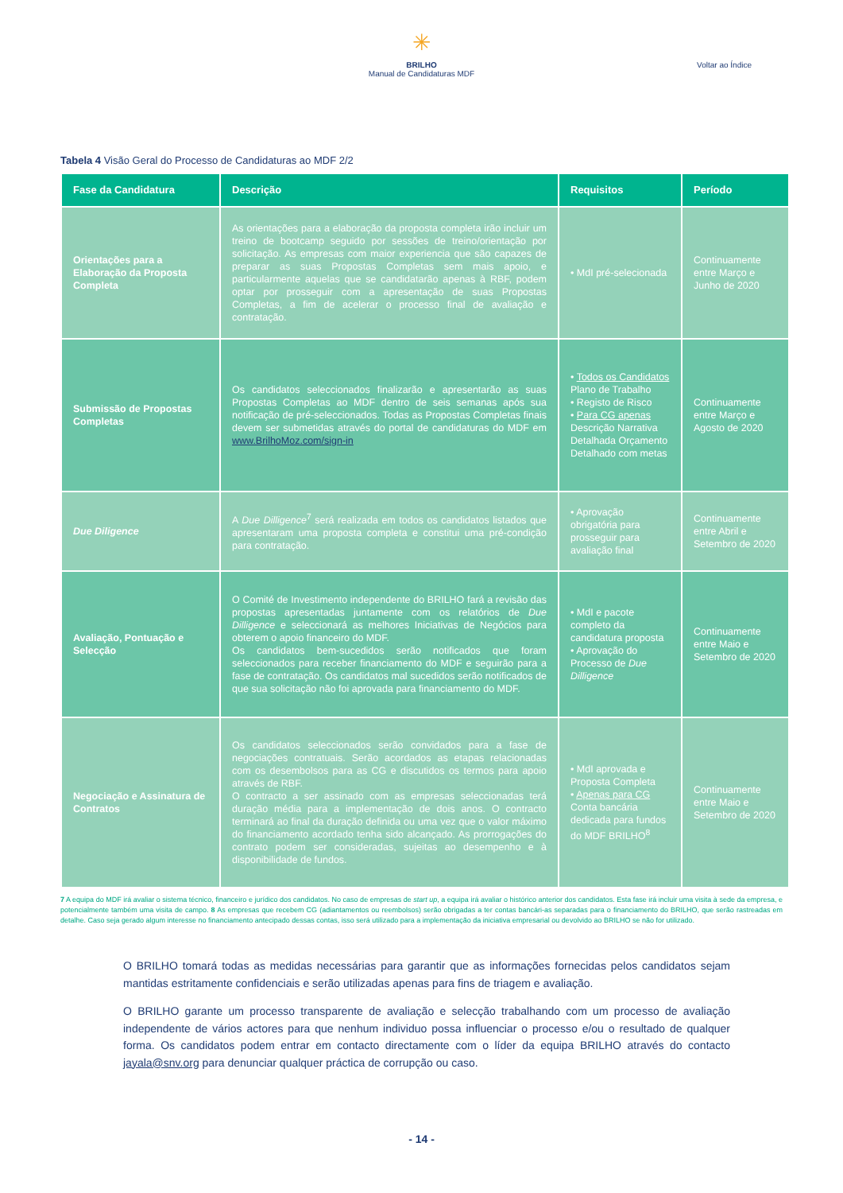✳
BRILHO
Manual de Candidaturas MDF
Voltar ao Índice
Tabela 4 Visão Geral do Processo de Candidaturas ao MDF 2/2
| Fase da Candidatura | Descrição | Requisitos | Período |
| --- | --- | --- | --- |
| Orientações para a Elaboração da Proposta Completa | As orientações para a elaboração da proposta completa irão incluir um treino de bootcamp seguido por sessões de treino/orientação por solicitação. As empresas com maior experiencia que são capazes de preparar as suas Propostas Completas sem mais apoio, e particularmente aquelas que se candidatarão apenas à RBF, podem optar por prosseguir com a apresentação de suas Propostas Completas, a fim de acelerar o processo final de avaliação e contratação. | • MdI pré-selecionada | Continuamente entre Março e Junho de 2020 |
| Submissão de Propostas Completas | Os candidatos seleccionados finalizarão e apresentarão as suas Propostas Completas ao MDF dentro de seis semanas após sua notificação de pré-seleccionados. Todas as Propostas Completas finais devem ser submetidas através do portal de candidaturas do MDF em www.BrilhoMoz.com/sign-in | • Todos os Candidatos Plano de Trabalho • Registo de Risco • Para CG apenas Descrição Narrativa Detalhada Orçamento Detalhado com metas | Continuamente entre Março e Agosto de 2020 |
| Due Diligence | A Due Dilligence<sup>7</sup> será realizada em todos os candidatos listados que apresentaram uma proposta completa e constitui uma pré-condição para contratação. | • Aprovação obrigatória para prosseguir para avaliação final | Continuamente entre Abril e Setembro de 2020 |
| Avaliação, Pontuação e Selecção | O Comité de Investimento independente do BRILHO fará a revisão das propostas apresentadas juntamente com os relatórios de Due Dilligence e seleccionará as melhores Iniciativas de Negócios para obterem o apoio financeiro do MDF. Os candidatos bem-sucedidos serão notificados que foram seleccionados para receber financiamento do MDF e seguirão para a fase de contratação. Os candidatos mal sucedidos serão notificados de que sua solicitação não foi aprovada para financiamento do MDF. | • MdI e pacote completo da candidatura proposta • Aprovação do Processo de Due Dilligence | Continuamente entre Maio e Setembro de 2020 |
| Negociação e Assinatura de Contratos | Os candidatos seleccionados serão convidados para a fase de negociações contratuais. Serão acordados as etapas relacionadas com os desembolsos para as CG e discutidos os termos para apoio através de RBF. O contracto a ser assinado com as empresas seleccionadas terá duração média para a implementação de dois anos. O contracto terminará ao final da duração definida ou uma vez que o valor máximo do financiamento acordado tenha sido alcançado. As prorrogações do contrato podem ser consideradas, sujeitas ao desempenho e à disponibilidade de fundos. | • MdI aprovada e Proposta Completa • Apenas para CG Conta bancária dedicada para fundos do MDF BRILHO<sup>8</sup> | Continuamente entre Maio e Setembro de 2020 |
7 A equipa do MDF irá avaliar o sistema técnico, financeiro e jurídico dos candidatos. No caso de empresas de start up, a equipa irá avaliar o histórico anterior dos candidatos. Esta fase irá incluir uma visita à sede da empresa, e potencialmente também uma visita de campo. 8 As empresas que recebem CG (adiantamentos ou reembolsos) serão obrigadas a ter contas bancári-as separadas para o financiamento do BRILHO, que serão rastreadas em detalhe. Caso seja gerado algum interesse no financiamento antecipado dessas contas, isso será utilizado para a implementação da iniciativa empresarial ou devolvido ao BRILHO se não for utilizado.
O BRILHO tomará todas as medidas necessárias para garantir que as informações fornecidas pelos candidatos sejam mantidas estritamente confidenciais e serão utilizadas apenas para fins de triagem e avaliação.
O BRILHO garante um processo transparente de avaliação e selecção trabalhando com um processo de avaliação independente de vários actores para que nenhum individuo possa influenciar o processo e/ou o resultado de qualquer forma. Os candidatos podem entrar em contacto directamente com o líder da equipa BRILHO através do contacto jayala@snv.org para denunciar qualquer práctica de corrupção ou caso.
- 14 -